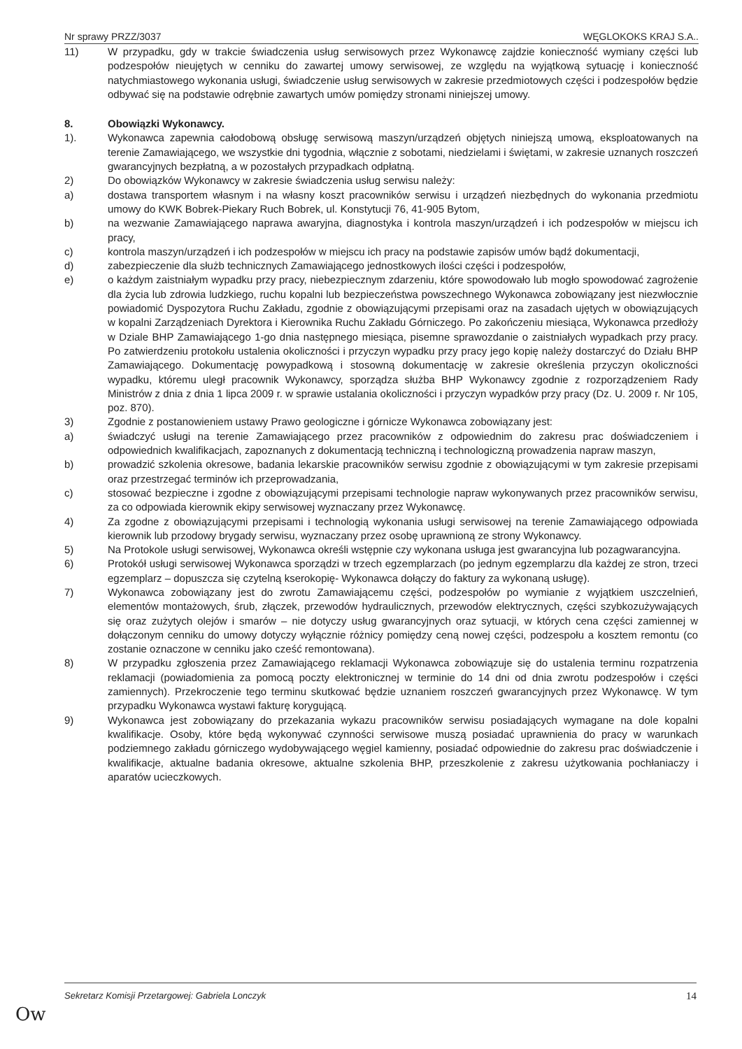Nr sprawy PRZZ/3037 WĘGLOKOKS KRAJ S.A..
11) W przypadku, gdy w trakcie świadczenia usług serwisowych przez Wykonawcę zajdzie konieczność wymiany części lub podzespołów nieujętych w cenniku do zawartej umowy serwisowej, ze względu na wyjątkową sytuację i konieczność natychmiastowego wykonania usługi, świadczenie usług serwisowych w zakresie przedmiotowych części i podzespołów będzie odbywać się na podstawie odrębnie zawartych umów pomiędzy stronami niniejszej umowy.
8. Obowiązki Wykonawcy.
1). Wykonawca zapewnia całodobową obsługę serwisową maszyn/urządzeń objętych niniejszą umową, eksploatowanych na terenie Zamawiającego, we wszystkie dni tygodnia, włącznie z sobotami, niedzielami i świętami, w zakresie uznanych roszczeń gwarancyjnych bezpłatną, a w pozostałych przypadkach odpłatną.
2) Do obowiązków Wykonawcy w zakresie świadczenia usług serwisu należy:
a) dostawa transportem własnym i na własny koszt pracowników serwisu i urządzeń niezbędnych do wykonania przedmiotu umowy do KWK Bobrek-Piekary Ruch Bobrek, ul. Konstytucji 76, 41-905 Bytom,
b) na wezwanie Zamawiającego naprawa awaryjna, diagnostyka i kontrola maszyn/urządzeń i ich podzespołów w miejscu ich pracy,
c) kontrola maszyn/urządzeń i ich podzespołów w miejscu ich pracy na podstawie zapisów umów bądź dokumentacji,
d) zabezpieczenie dla służb technicznych Zamawiającego jednostkowych ilości części i podzespołów,
e) o każdym zaistniałym wypadku przy pracy, niebezpiecznym zdarzeniu, które spowodowało lub mogło spowodować zagrożenie dla życia lub zdrowia ludzkiego, ruchu kopalni lub bezpieczeństwa powszechnego Wykonawca zobowiązany jest niezwłocznie powiadomić Dyspozytora Ruchu Zakładu, zgodnie z obowiązującymi przepisami oraz na zasadach ujętych w obowiązujących w kopalni Zarządzeniach Dyrektora i Kierownika Ruchu Zakładu Górniczego. Po zakończeniu miesiąca, Wykonawca przedłoży w Dziale BHP Zamawiającego 1-go dnia następnego miesiąca, pisemne sprawozdanie o zaistniałych wypadkach przy pracy. Po zatwierdzeniu protokołu ustalenia okoliczności i przyczyn wypadku przy pracy jego kopię należy dostarczyć do Działu BHP Zamawiającego. Dokumentację powypadkową i stosowną dokumentację w zakresie określenia przyczyn okoliczności wypadku, któremu uległ pracownik Wykonawcy, sporządza służba BHP Wykonawcy zgodnie z rozporządzeniem Rady Ministrów z dnia z dnia 1 lipca 2009 r. w sprawie ustalania okoliczności i przyczyn wypadków przy pracy (Dz. U. 2009 r. Nr 105, poz. 870).
3) Zgodnie z postanowieniem ustawy Prawo geologiczne i górnicze Wykonawca zobowiązany jest:
a) świadczyć usługi na terenie Zamawiającego przez pracowników z odpowiednim do zakresu prac doświadczeniem i odpowiednich kwalifikacjach, zapoznanych z dokumentacją techniczną i technologiczną prowadzenia napraw maszyn,
b) prowadzić szkolenia okresowe, badania lekarskie pracowników serwisu zgodnie z obowiązującymi w tym zakresie przepisami oraz przestrzegać terminów ich przeprowadzania,
c) stosować bezpieczne i zgodne z obowiązującymi przepisami technologie napraw wykonywanych przez pracowników serwisu, za co odpowiada kierownik ekipy serwisowej wyznaczany przez Wykonawcę.
4) Za zgodne z obowiązującymi przepisami i technologią wykonania usługi serwisowej na terenie Zamawiającego odpowiada kierownik lub przodowy brygady serwisu, wyznaczany przez osobę uprawnioną ze strony Wykonawcy.
5) Na Protokole usługi serwisowej, Wykonawca określi wstępnie czy wykonana usługa jest gwarancyjna lub pozagwarancyjna.
6) Protokół usługi serwisowej Wykonawca sporządzi w trzech egzemplarzach (po jednym egzemplarzu dla każdej ze stron, trzeci egzemplarz – dopuszcza się czytelną kserokopię- Wykonawca dołączy do faktury za wykonaną usługę).
7) Wykonawca zobowiązany jest do zwrotu Zamawiającemu części, podzespołów po wymianie z wyjątkiem uszczelnień, elementów montażowych, śrub, złączek, przewodów hydraulicznych, przewodów elektrycznych, części szybkozużywających się oraz zużytych olejów i smarów – nie dotyczy usług gwarancyjnych oraz sytuacji, w których cena części zamiennej w dołączonym cenniku do umowy dotyczy wyłącznie różnicy pomiędzy ceną nowej części, podzespołu a kosztem remontu (co zostanie oznaczone w cenniku jako cześć remontowana).
8) W przypadku zgłoszenia przez Zamawiającego reklamacji Wykonawca zobowiązuje się do ustalenia terminu rozpatrzenia reklamacji (powiadomienia za pomocą poczty elektronicznej w terminie do 14 dni od dnia zwrotu podzespołów i części zamiennych). Przekroczenie tego terminu skutkować będzie uznaniem roszczeń gwarancyjnych przez Wykonawcę. W tym przypadku Wykonawca wystawi fakturę korygującą.
9) Wykonawca jest zobowiązany do przekazania wykazu pracowników serwisu posiadających wymagane na dole kopalni kwalifikacje. Osoby, które będą wykonywać czynności serwisowe muszą posiadać uprawnienia do pracy w warunkach podziemnego zakładu górniczego wydobywającego węgiel kamienny, posiadać odpowiednie do zakresu prac doświadczenie i kwalifikacje, aktualne badania okresowe, aktualne szkolenia BHP, przeszkolenie z zakresu użytkowania pochłaniaczy i aparatów ucieczkowych.
Sekretarz Komisji Przetargowej: Gabriela Lonczyk 14
Ow